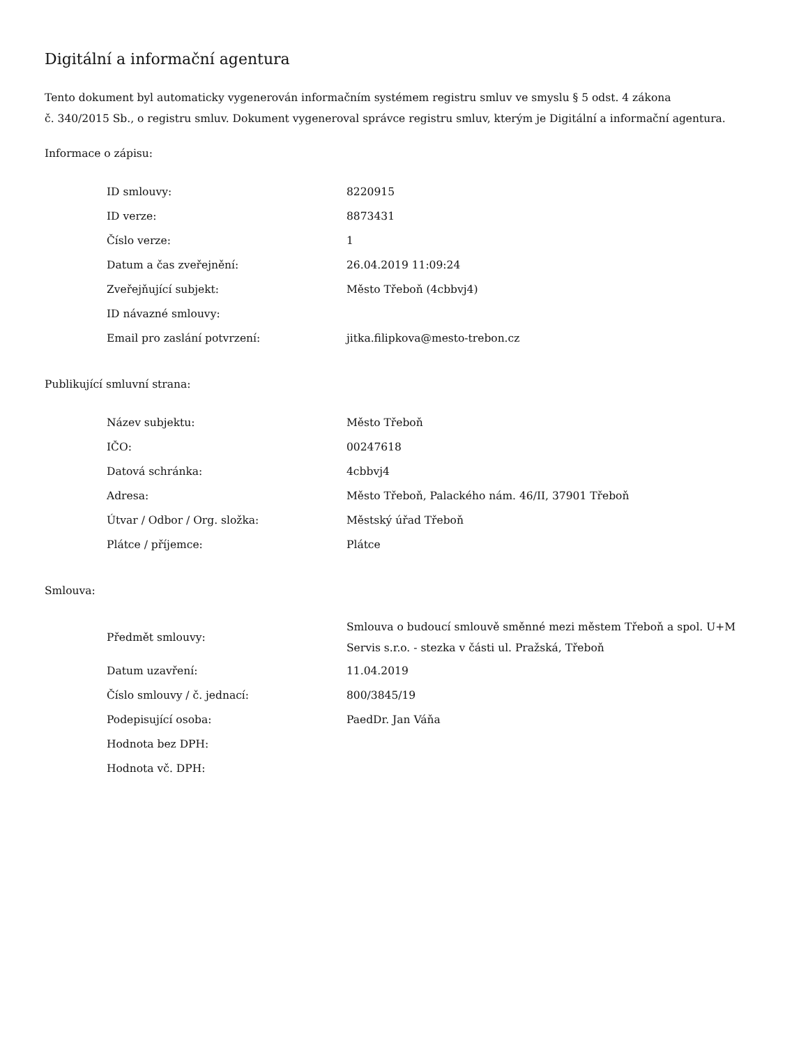Digitální a informační agentura
Tento dokument byl automaticky vygenerován informačním systémem registru smluv ve smyslu § 5 odst. 4 zákona
č. 340/2015 Sb., o registru smluv. Dokument vygeneroval správce registru smluv, kterým je Digitální a informační agentura.
Informace o zápisu:
| ID smlouvy: | 8220915 |
| ID verze: | 8873431 |
| Číslo verze: | 1 |
| Datum a čas zveřejnění: | 26.04.2019 11:09:24 |
| Zveřejňující subjekt: | Město Třeboň (4cbbvj4) |
| ID návazné smlouvy: | |
| Email pro zaslání potvrzení: | jitka.filipkova@mesto-trebon.cz |
Publikující smluvní strana:
| Název subjektu: | Město Třeboň |
| IČO: | 00247618 |
| Datová schránka: | 4cbbvj4 |
| Adresa: | Město Třeboň, Palackého nám. 46/II, 37901 Třeboň |
| Útvar / Odbor / Org. složka: | Městský úřad Třeboň |
| Plátce / příjemce: | Plátce |
Smlouva:
| Předmět smlouvy: | Smlouva o budoucí smlouvě směnné mezi městem Třeboň a spol. U+M Servis s.r.o. - stezka v části ul. Pražská, Třeboň |
| Datum uzavření: | 11.04.2019 |
| Číslo smlouvy / č. jednací: | 800/3845/19 |
| Podepisující osoba: | PaedDr. Jan Váňa |
| Hodnota bez DPH: | |
| Hodnota vč. DPH: | |